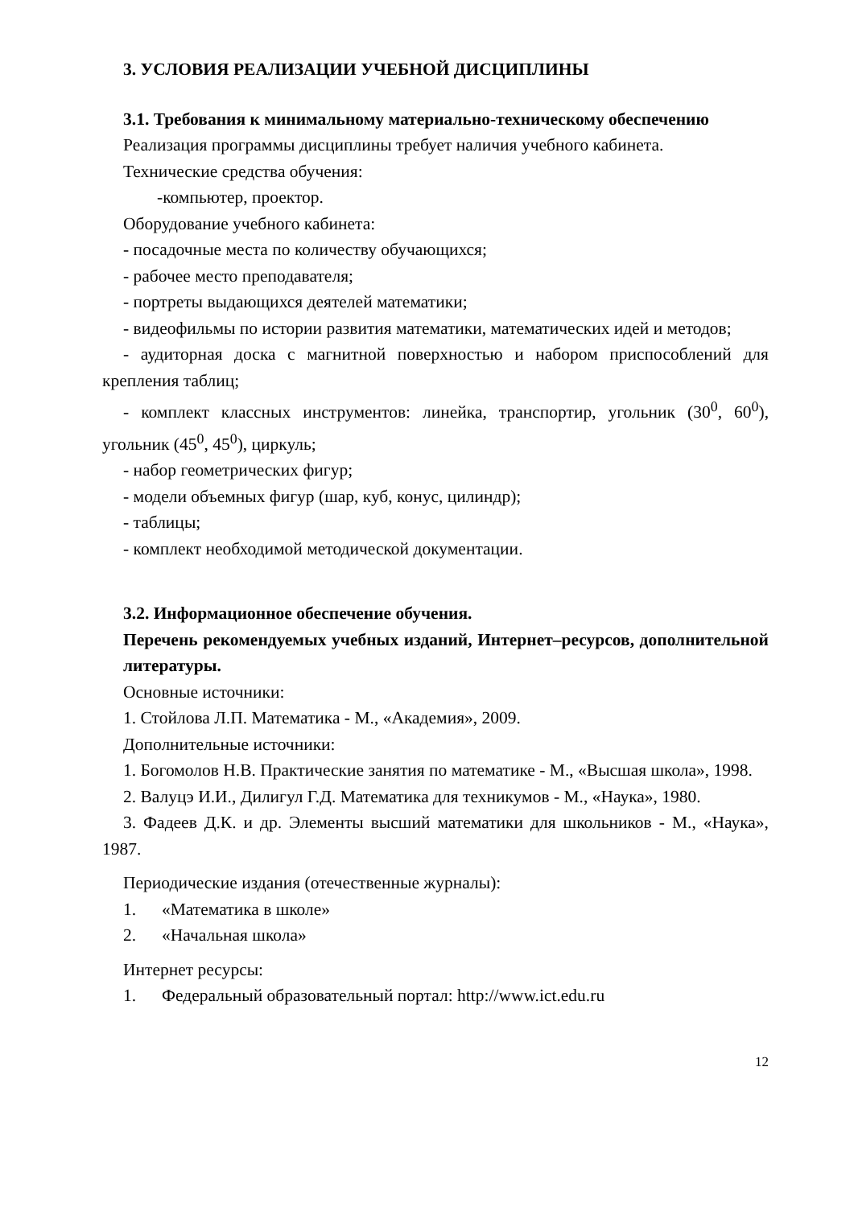3. УСЛОВИЯ РЕАЛИЗАЦИИ УЧЕБНОЙ ДИСЦИПЛИНЫ
3.1. Требования к минимальному материально-техническому обеспечению
Реализация программы дисциплины требует наличия учебного кабинета.
Технические средства обучения:
-компьютер, проектор.
Оборудование учебного кабинета:
- посадочные места по количеству обучающихся;
- рабочее место преподавателя;
- портреты выдающихся деятелей математики;
- видеофильмы по истории развития математики, математических идей и методов;
- аудиторная доска с магнитной поверхностью и набором приспособлений для крепления таблиц;
- комплект классных инструментов: линейка, транспортир, угольник (30<sup>0</sup>, 60<sup>0</sup>), угольник (45<sup>0</sup>, 45<sup>0</sup>), циркуль;
- набор геометрических фигур;
- модели объемных фигур (шар, куб, конус, цилиндр);
- таблицы;
- комплект необходимой методической документации.
3.2. Информационное обеспечение обучения.
Перечень рекомендуемых учебных изданий, Интернет–ресурсов, дополнительной литературы.
Основные источники:
1. Стойлова Л.П. Математика - М., «Академия», 2009.
Дополнительные источники:
1. Богомолов Н.В. Практические занятия по математике - М., «Высшая школа», 1998.
2. Валуцэ И.И., Дилигул Г.Д. Математика для техникумов - М., «Наука», 1980.
3. Фадеев Д.К. и др. Элементы высший математики для школьников - М., «Наука», 1987.
Периодические издания (отечественные журналы):
1. «Математика в школе»
2. «Начальная школа»
Интернет ресурсы:
1. Федеральный образовательный портал: http://www.ict.edu.ru
12